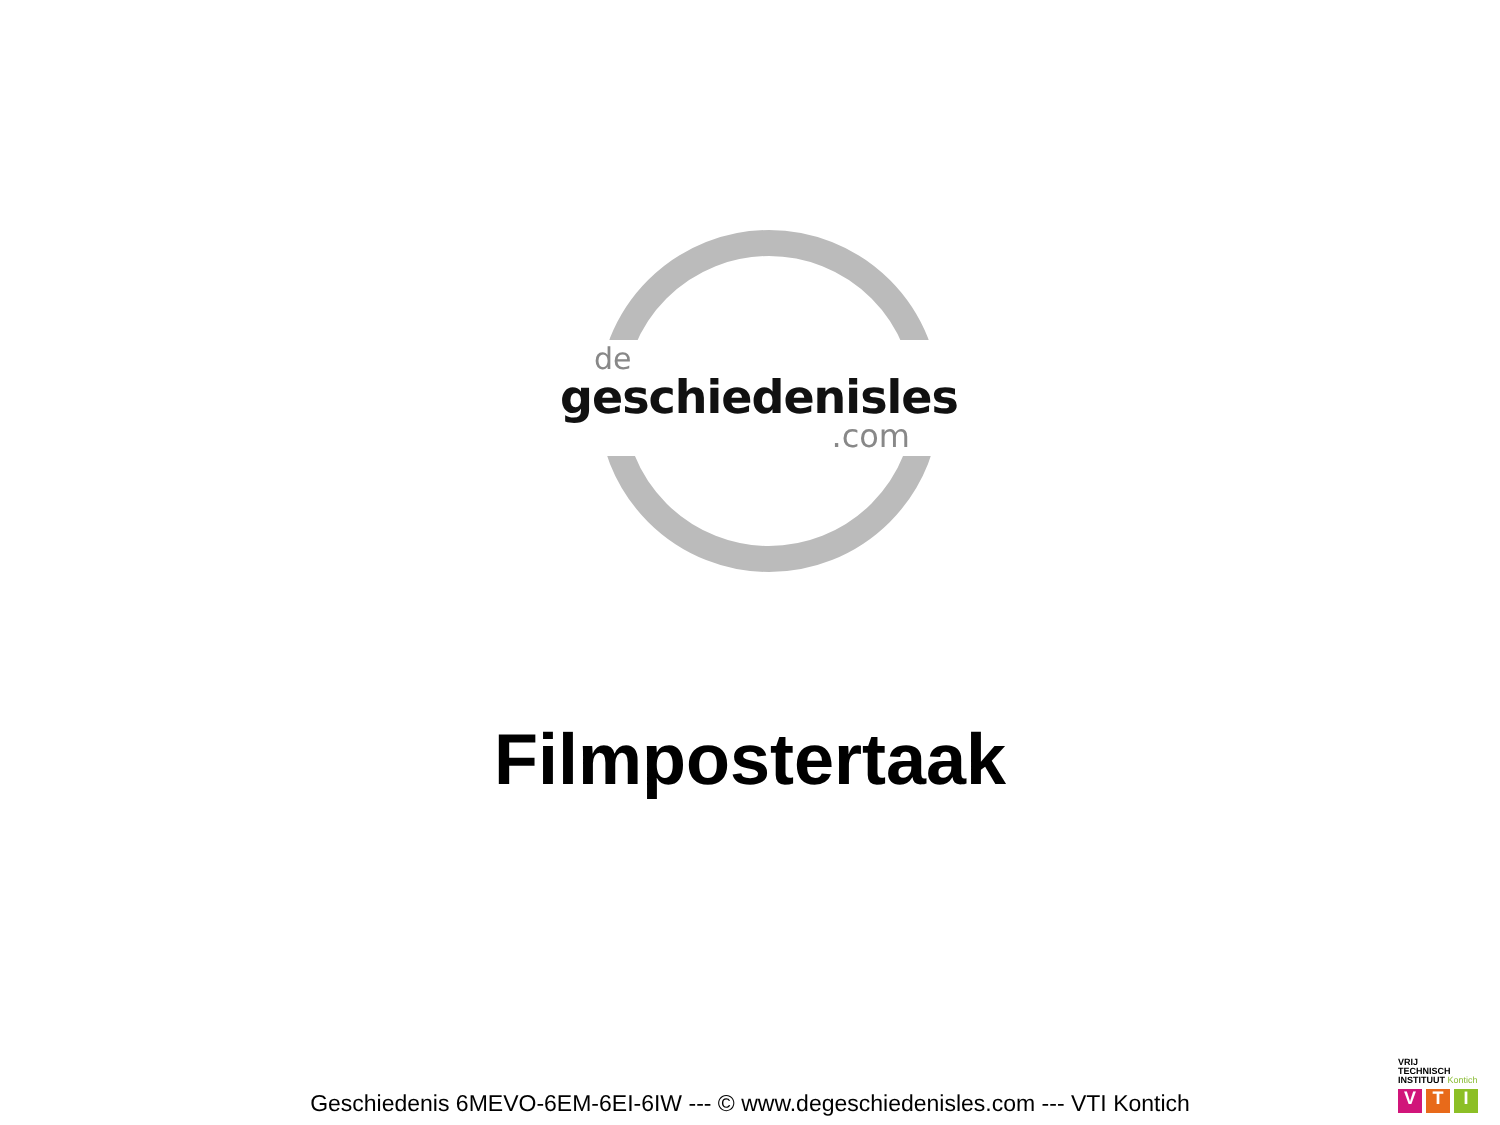de
geschiedenisles
.com
Filmpostertaak
Geschiedenis 6MEVO-6EM-6EI-6IW --- © www.degeschiedenisles.com --- VTI Kontich
VRIJ
TECHNISCH
INSTITUUT Kontich
V T I